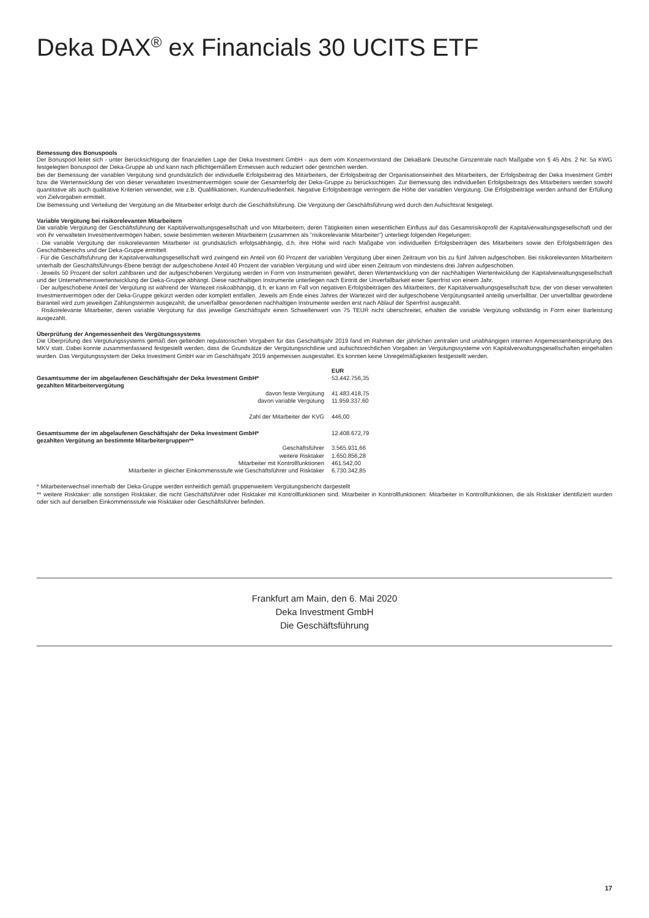Deka DAX<sup>®</sup> ex Financials 30 UCITS ETF
Bemessung des Bonuspools
Der Bonuspool leitet sich - unter Berücksichtigung der finanziellen Lage der Deka Investment GmbH - aus dem vom Konzernvorstand der DekaBank Deutsche Girozentrale nach Maßgabe von § 45 Abs. 2 Nr. 5a KWG festgelegten Bonuspool der Deka-Gruppe ab und kann nach pflichtgemäßem Ermessen auch reduziert oder gestrichen werden.
Bei der Bemessung der variablen Vergütung sind grundsätzlich der individuelle Erfolgsbeitrag des Mitarbeiters, der Erfolgsbeitrag der Organisationseinheit des Mitarbeiters, der Erfolgsbeitrag der Deka Investment GmbH bzw. die Wertentwicklung der von dieser verwalteten Investmentvermögen sowie der Gesamterfolg der Deka-Gruppe zu berücksichtigen. Zur Bemessung des individuellen Erfolgsbeitrags des Mitarbeiters werden sowohl quantitative als auch qualitative Kriterien verwendet, wie z.B. Qualifikationen, Kundenzufriedenheit. Negative Erfolgsbeiträge verringern die Höhe der variablen Vergütung. Die Erfolgsbeiträge werden anhand der Erfüllung von Zielvorgaben ermittelt.
Die Bemessung und Verteilung der Vergütung an die Mitarbeiter erfolgt durch die Geschäftsführung. Die Vergütung der Geschäftsführung wird durch den Aufsichtsrat festgelegt.
Variable Vergütung bei risikorelevanten Mitarbeitern
Die variable Vergütung der Geschäftsführung der Kapitalverwaltungsgesellschaft und von Mitarbeitern, deren Tätigkeiten einen wesentlichen Einfluss auf das Gesamtrisikoprofil der Kapitalverwaltungsgesellschaft und der von ihr verwalteten Investmentvermögen haben, sowie bestimmten weiteren Mitarbeitern (zusammen als ”risikorelevante Mitarbeiter”) unterliegt folgenden Regelungen:
· Die variable Vergütung der risikorelevanten Mitarbeiter ist grundsätzlich erfolgsabhängig, d.h. ihre Höhe wird nach Maßgabe von individuellen Erfolgsbeiträgen des Mitarbeiters sowie den Erfolgsbeiträgen des Geschäftsbereichs und der Deka-Gruppe ermittelt.
· Für die Geschäftsführung der Kapitalverwaltungsgesellschaft wird zwingend ein Anteil von 60 Prozent der variablen Vergütung über einen Zeitraum von bis zu fünf Jahren aufgeschoben. Bei risikorelevanten Mitarbeitern unterhalb der Geschäftsführungs-Ebene beträgt der aufgeschobene Anteil 40 Prozent der variablen Vergütung und wird über einen Zeitraum von mindestens drei Jahren aufgeschoben.
· Jeweils 50 Prozent der sofort zahlbaren und der aufgeschobenen Vergütung werden in Form von Instrumenten gewährt, deren Wertentwicklung von der nachhaltigen Wertentwicklung der Kapitalverwaltungsgesellschaft und der Unternehmenswertentwicklung der Deka-Gruppe abhängt. Diese nachhaltigen Instrumente unterliegen nach Eintritt der Unverfallbarkeit einer Sperrfrist von einem Jahr.
· Der aufgeschobene Anteil der Vergütung ist während der Wartezeit risikoabhängig, d.h. er kann im Fall von negativen Erfolgsbeiträgen des Mitarbeiters, der Kapitalverwaltungsgesellschaft bzw. der von dieser verwalteten Investmentvermögen oder der Deka-Gruppe gekürzt werden oder komplett entfallen. Jeweils am Ende eines Jahres der Wartezeit wird der aufgeschobene Vergütungsanteil anteilig unverfallbar. Der unverfallbar gewordene Baranteil wird zum jeweiligen Zahlungstermin ausgezahlt, die unverfallbar gewordenen nachhaltigen Instrumente werden erst nach Ablauf der Sperrfrist ausgezahlt.
· Risikorelevante Mitarbeiter, deren variable Vergütung für das jeweilige Geschäftsjahr einen Schwellenwert von 75 TEUR nicht überschreitet, erhalten die variable Vergütung vollständig in Form einer Barleistung ausgezahlt.
Überprüfung der Angemessenheit des Vergütungssystems
Die Überprüfung des Vergütungssystems gemäß den geltenden regulatorischen Vorgaben für das Geschäftsjahr 2019 fand im Rahmen der jährlichen zentralen und unabhängigen internen Angemessenheitsprüfung des MKV statt. Dabei konnte zusammenfassend festgestellt werden, dass die Grundsätze der Vergütungsrichtlinie und aufsichtsrechtlichen Vorgaben an Vergütungssysteme von Kapitalverwaltungsgesellschaften eingehalten wurden. Das Vergütungssystem der Deka Investment GmbH war im Geschäftsjahr 2019 angemessen ausgestaltet. Es konnten keine Unregelmäßigkeiten festgestellt werden.
| | EUR |
| Gesamtsumme der im abgelaufenen Geschäftsjahr der Deka Investment GmbH* gezahlten Mitarbeitervergütung | 53.442.756,35 |
| davon feste Vergütung | 41.483.418,75 |
| davon variable Vergütung | 11.959.337,60 |
| Zahl der Mitarbeiter der KVG | 446,00 |
| Gesamtsumme der im abgelaufenen Geschäftsjahr der Deka Investment GmbH* gezahlten Vergütung an bestimmte Mitarbeitergruppen** | 12.408.672,79 |
| Geschäftsführer | 3.565.931,66 |
| weitere Risktaker | 1.650.856,28 |
| Mitarbeiter mit Kontrollfunktionen | 461.542,00 |
| Mitarbeiter in gleicher Einkommensstufe wie Geschäftsführer und Risktaker | 6.730.342,85 |
* Mitarbeiterwechsel innerhalb der Deka-Gruppe werden einheitlich gemäß gruppenweitem Vergütungsbericht dargestellt
** weitere Risktaker: alle sonstigen Risktaker, die nicht Geschäftsführer oder Risktaker mit Kontrollfunktionen sind. Mitarbeiter in Kontrollfunktionen: Mitarbeiter in Kontrollfunktionen, die als Risktaker identifiziert wurden oder sich auf derselben Einkommensstufe wie Risktaker oder Geschäftsführer befinden.
Frankfurt am Main, den 6. Mai 2020
Deka Investment GmbH
Die Geschäftsführung
17